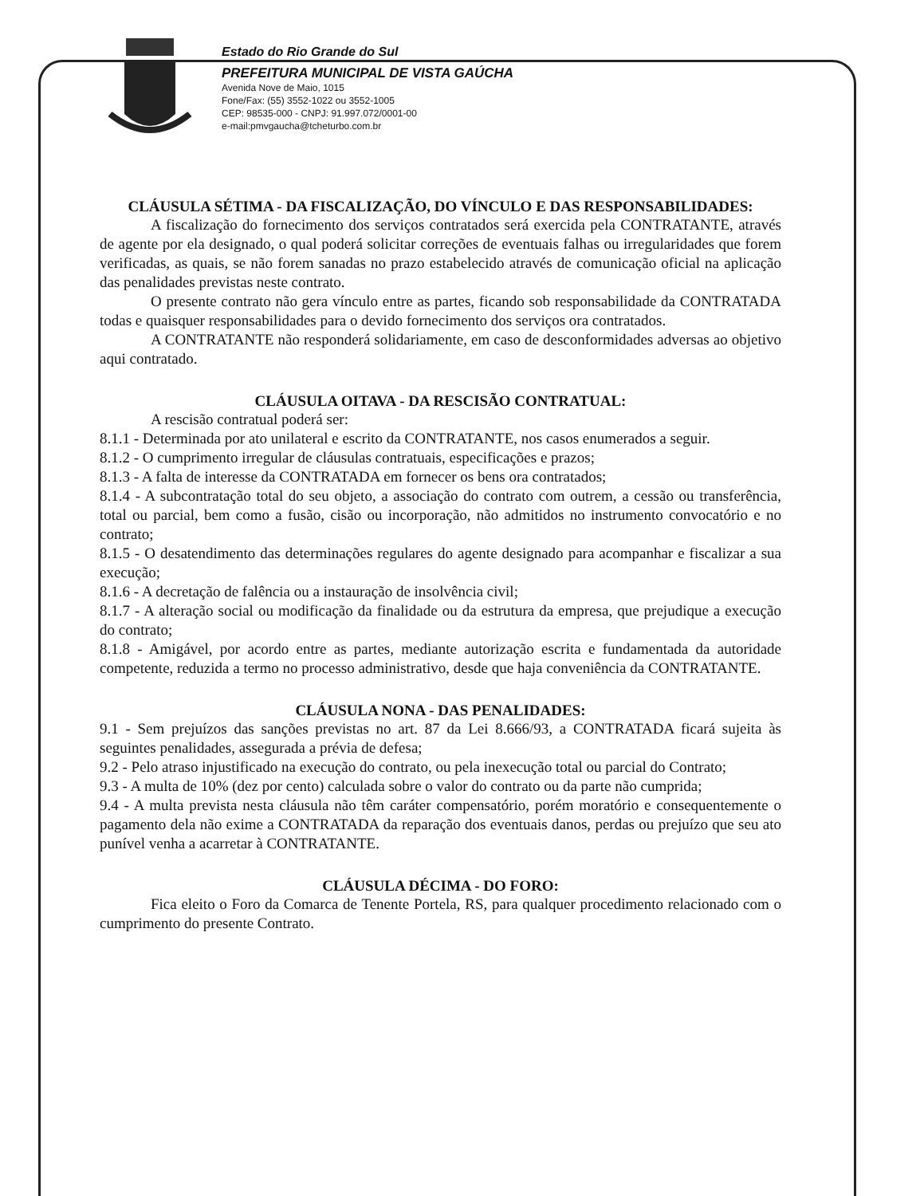Estado do Rio Grande do Sul
PREFEITURA MUNICIPAL DE VISTA GAÚCHA
Avenida Nove de Maio, 1015
Fone/Fax: (55) 3552-1022 ou 3552-1005
CEP: 98535-000 - CNPJ: 91.997.072/0001-00
e-mail:pmvgaucha@tcheturbo.com.br
CLÁUSULA SÉTIMA - DA FISCALIZAÇÃO, DO VÍNCULO E DAS RESPONSABILIDADES:
A fiscalização do fornecimento dos serviços contratados será exercida pela CONTRATANTE, através de agente por ela designado, o qual poderá solicitar correções de eventuais falhas ou irregularidades que forem verificadas, as quais, se não forem sanadas no prazo estabelecido através de comunicação oficial na aplicação das penalidades previstas neste contrato.
O presente contrato não gera vínculo entre as partes, ficando sob responsabilidade da CONTRATADA todas e quaisquer responsabilidades para o devido fornecimento dos serviços ora contratados.
A CONTRATANTE não responderá solidariamente, em caso de desconformidades adversas ao objetivo aqui contratado.
CLÁUSULA OITAVA - DA RESCISÃO CONTRATUAL:
A rescisão contratual poderá ser:
8.1.1 - Determinada por ato unilateral e escrito da CONTRATANTE, nos casos enumerados a seguir.
8.1.2 - O cumprimento irregular de cláusulas contratuais, especificações e prazos;
8.1.3 - A falta de interesse da CONTRATADA em fornecer os bens ora contratados;
8.1.4 - A subcontratação total do seu objeto, a associação do contrato com outrem, a cessão ou transferência, total ou parcial, bem como a fusão, cisão ou incorporação, não admitidos no instrumento convocatório e no contrato;
8.1.5 - O desatendimento das determinações regulares do agente designado para acompanhar e fiscalizar a sua execução;
8.1.6 - A decretação de falência ou a instauração de insolvência civil;
8.1.7 - A alteração social ou modificação da finalidade ou da estrutura da empresa, que prejudique a execução do contrato;
8.1.8 - Amigável, por acordo entre as partes, mediante autorização escrita e fundamentada da autoridade competente, reduzida a termo no processo administrativo, desde que haja conveniência da CONTRATANTE.
CLÁUSULA NONA - DAS PENALIDADES:
9.1 - Sem prejuízos das sanções previstas no art. 87 da Lei 8.666/93, a CONTRATADA ficará sujeita às seguintes penalidades, assegurada a prévia de defesa;
9.2 - Pelo atraso injustificado na execução do contrato, ou pela inexecução total ou parcial do Contrato;
9.3 - A multa de 10% (dez por cento) calculada sobre o valor do contrato ou da parte não cumprida;
9.4 - A multa prevista nesta cláusula não têm caráter compensatório, porém moratório e consequentemente o pagamento dela não exime a CONTRATADA da reparação dos eventuais danos, perdas ou prejuízo que seu ato punível venha a acarretar à CONTRATANTE.
CLÁUSULA DÉCIMA - DO FORO:
Fica eleito o Foro da Comarca de Tenente Portela, RS, para qualquer procedimento relacionado com o cumprimento do presente Contrato.